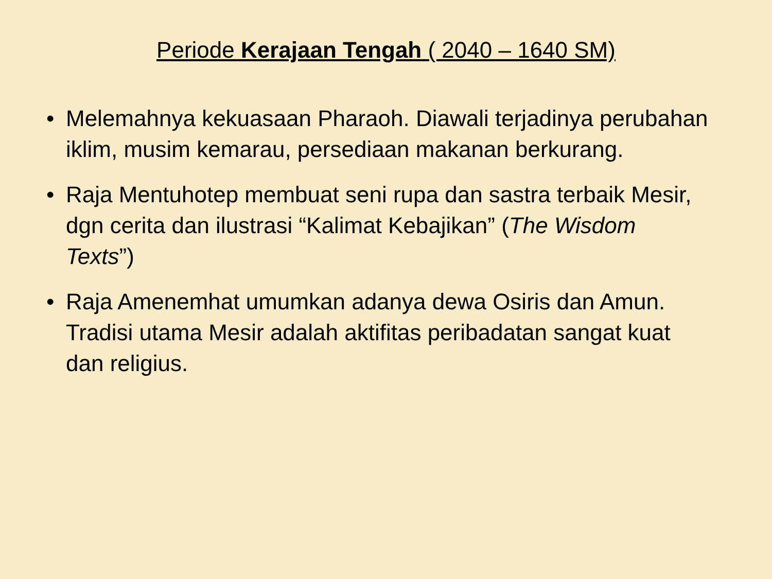Periode Kerajaan Tengah ( 2040 – 1640 SM)
• Melemahnya kekuasaan Pharaoh. Diawali terjadinya perubahan iklim, musim kemarau, persediaan makanan berkurang.
• Raja Mentuhotep membuat seni rupa dan sastra terbaik Mesir, dgn cerita dan ilustrasi “Kalimat Kebajikan” (The Wisdom Texts”)
• Raja Amenemhat umumkan adanya dewa Osiris dan Amun. Tradisi utama Mesir adalah aktifitas peribadatan sangat kuat dan religius.